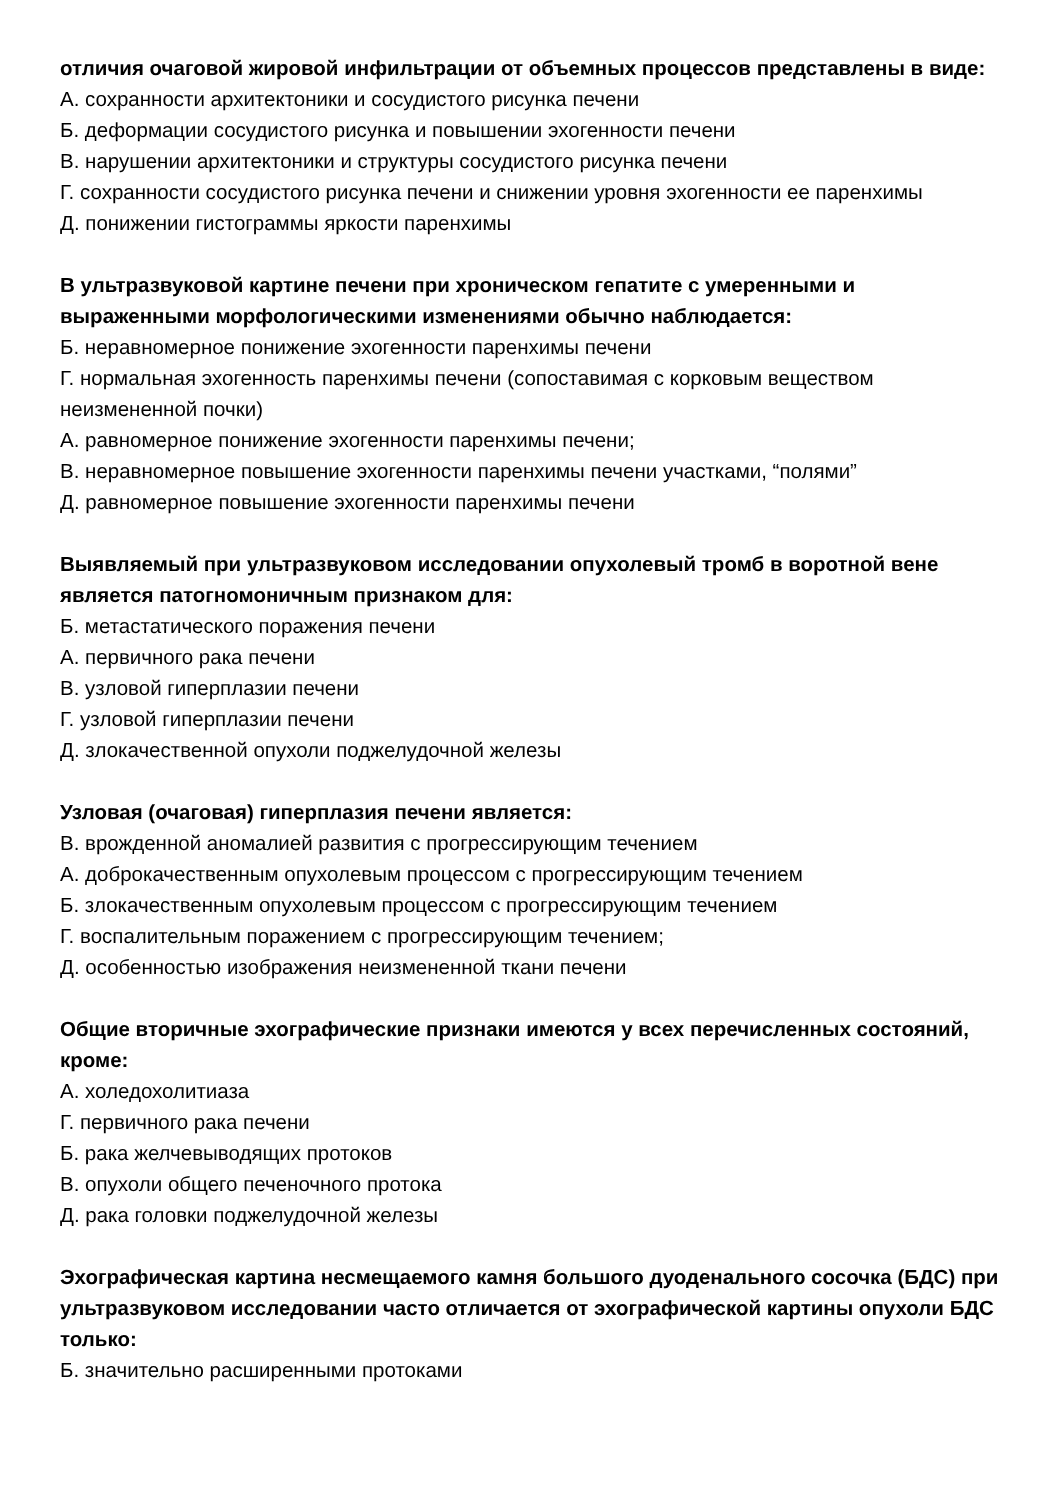отличия очаговой жировой инфильтрации от объемных процессов представлены в виде:
А. сохранности архитектоники и сосудистого рисунка печени
Б. деформации сосудистого рисунка и повышении эхогенности печени
В. нарушении архитектоники и структуры сосудистого рисунка печени
Г. сохранности сосудистого рисунка печени и снижении уровня эхогенности ее паренхимы
Д. понижении гистограммы яркости паренхимы
В ультразвуковой картине печени при хроническом гепатите с умеренными и выраженными морфологическими изменениями обычно наблюдается:
Б. неравномерное понижение эхогенности паренхимы печени
Г. нормальная эхогенность паренхимы печени (сопоставимая с корковым веществом неизмененной почки)
А. равномерное понижение эхогенности паренхимы печени;
В. неравномерное повышение эхогенности паренхимы печени участками, “полями”
Д. равномерное повышение эхогенности паренхимы печени
Выявляемый при ультразвуковом исследовании опухолевый тромб в воротной вене является патогномоничным признаком для:
Б. метастатического поражения печени
А. первичного рака печени
В. узловой гиперплазии печени
Г. узловой гиперплазии печени
Д. злокачественной опухоли поджелудочной железы
Узловая (очаговая) гиперплазия печени является:
В. врожденной аномалией развития с прогрессирующим течением
А. доброкачественным опухолевым процессом с прогрессирующим течением
Б. злокачественным опухолевым процессом с прогрессирующим течением
Г. воспалительным поражением с прогрессирующим течением;
Д. особенностью изображения неизмененной ткани печени
Общие вторичные эхографические признаки имеются у всех перечисленных состояний, кроме:
А. холедохолитиаза
Г. первичного рака печени
Б. рака желчевыводящих протоков
В. опухоли общего печеночного протока
Д. рака головки поджелудочной железы
Эхографическая картина несмещаемого камня большого дуоденального сосочка (БДС) при ультразвуковом исследовании часто отличается от эхографической картины опухоли БДС только:
Б. значительно расширенными протоками